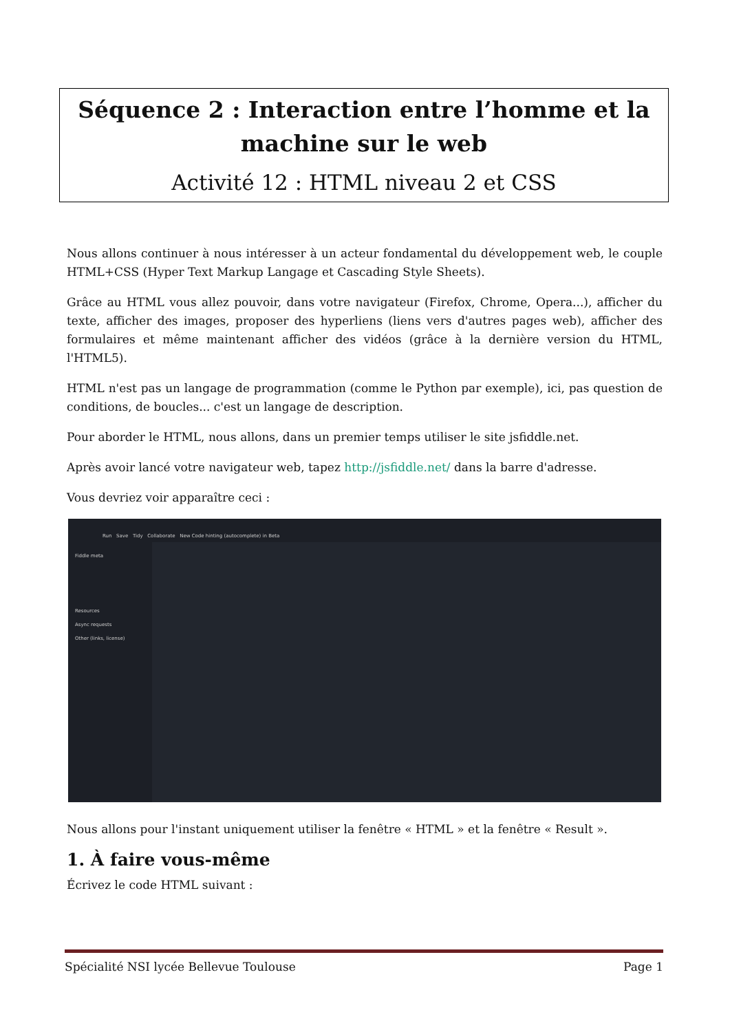Séquence 2 : Interaction entre l’homme et la machine sur le web
Activité 12 : HTML niveau 2 et CSS
Nous allons continuer à nous intéresser à un acteur fondamental du développement web, le couple HTML+CSS (Hyper Text Markup Langage et Cascading Style Sheets).
Grâce au HTML vous allez pouvoir, dans votre navigateur (Firefox, Chrome, Opera...), afficher du texte, afficher des images, proposer des hyperliens (liens vers d'autres pages web), afficher des formulaires et même maintenant afficher des vidéos (grâce à la dernière version du HTML, l'HTML5).
HTML n'est pas un langage de programmation (comme le Python par exemple), ici, pas question de conditions, de boucles... c'est un langage de description.
Pour aborder le HTML, nous allons, dans un premier temps utiliser le site jsfiddle.net.
Après avoir lancé votre navigateur web, tapez http://jsfiddle.net/ dans la barre d'adresse.
Vous devriez voir apparaître ceci :
Run Save Tidy Collaborate New Code hinting (autocomplete) in Beta
Fiddle meta
Resources
Async requests
Other (links, license)
Nous allons pour l'instant uniquement utiliser la fenêtre « HTML » et la fenêtre « Result ».
1. À faire vous-même
Écrivez le code HTML suivant :
Spécialité NSI lycée Bellevue Toulouse Page 1